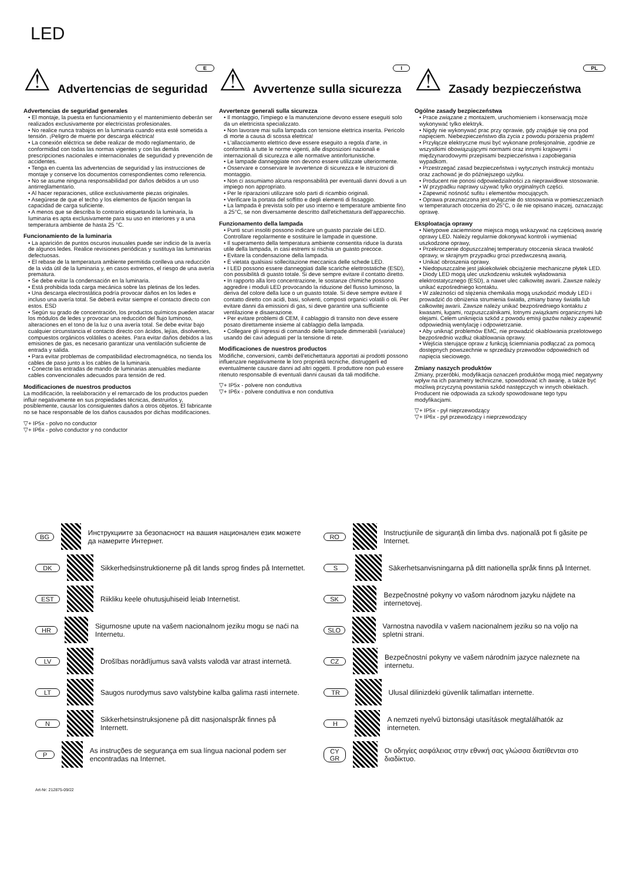LED
⚠ Advertencias de seguridad
E
Advertencias de seguridad generales
• El montaje, la puesta en funcionamiento y el mantenimiento deberán ser realizados exclusivamente por electricistas profesionales.
• No realice nunca trabajos en la luminaria cuando esta esté sometida a tensión. ¡Peligro de muerte por descarga eléctrica!
• La conexión eléctrica se debe realizar de modo reglamentario, de conformidad con todas las normas vigentes y con las demás prescripciones nacionales e internacionales de seguridad y prevención de accidentes.
• Tenga en cuenta las advertencias de seguridad y las instrucciones de montaje y conserve los documentos correspondientes como referencia.
• No se asume ninguna responsabilidad por daños debidos a un uso antirreglamentario.
• Al hacer reparaciones, utilice exclusivamente piezas originales.
• Asegúrese de que el techo y los elementos de fijación tengan la capacidad de carga suficiente.
• A menos que se describa lo contrario etiquetando la luminaria, la luminaria es apta exclusivamente para su uso en interiores y a una temperatura ambiente de hasta 25 °C.
Funcionamiento de la luminaria
• La aparición de puntos oscuros inusuales puede ser indicio de la avería de algunos ledes. Realice revisiones periódicas y sustituya las luminarias defectuosas.
• El rebase de la temperatura ambiente permitida conlleva una reducción de la vida útil de la luminaria y, en casos extremos, el riesgo de una avería prematura.
• Se debe evitar la condensación en la luminaria.
• Está prohibida toda carga mecánica sobre las pletinas de los ledes.
• Una descarga electrostática podría provocar daños en los ledes e incluso una avería total. Se deberá evitar siempre el contacto directo con estos. ESD
• Según su grado de concentración, los productos químicos pueden atacar los módulos de ledes y provocar una reducción del flujo luminoso, alteraciones en el tono de la luz o una avería total. Se debe evitar bajo cualquier circunstancia el contacto directo con ácidos, lejías, disolventes, compuestos orgánicos volátiles o aceites. Para evitar daños debidos a las emisiones de gas, es necesario garantizar una ventilación suficiente de entrada y salida.
• Para evitar problemas de compatibilidad electromagnética, no tienda los cables de paso junto a los cables de la luminaria.
• Conecte las entradas de mando de luminarias atenuables mediante cables convencionales adecuados para tensión de red.
Modificaciones de nuestros productos
La modificación, la reelaboración y el remarcado de los productos pueden influir negativamente en sus propiedades técnicas, destruirlos y, posiblemente, causar los consiguientes daños a otros objetos. El fabricante no se hace responsable de los daños causados por dichas modificaciones.
▽+ IP5x - polvo no conductor
▽+ IP6x - polvo conductor y no conductor
⚠ Avvertenze sulla sicurezza
I
Avvertenze generali sulla sicurezza
• Il montaggio, l'impiego e la manutenzione devono essere eseguiti solo da un elettricista specializzato.
• Non lavorare mai sulla lampada con tensione elettrica inserita. Pericolo di morte a causa di scossa elettrica!
• L'allacciamento elettrico deve essere eseguito a regola d'arte, in conformità a tutte le norme vigenti, alle disposizioni nazionali e internazionali di sicurezza e alle normative antinfortunistiche.
• Le lampade danneggiate non devono essere utilizzate ulteriormente.
• Osservare e conservare le avvertenze di sicurezza e le istruzioni di montaggio.
• Non ci assumiamo alcuna responsabilità per eventuali danni dovuti a un impiego non appropriato.
• Per le riparazioni utilizzare solo parti di ricambio originali.
• Verificare la portata del soffitto e degli elementi di fissaggio.
• La lampada è prevista solo per uso interno e temperature ambiente fino a 25°C, se non diversamente descritto dall'etichettatura dell'apparecchio.
Funzionamento della lampada
• Punti scuri insoliti possono indicare un guasto parziale dei LED. Controllare regolarmente e sostituire le lampade in questione.
• Il superamento della temperatura ambiente consentita riduce la durata utile della lampada, in casi estremi si rischia un guasto precoce.
• Evitare la condensazione della lampada.
• È vietata qualsiasi sollecitazione meccanica delle schede LED.
• I LED possono essere danneggiati dalle scariche elettrostatiche (ESD), con possibilità di guasto totale. Si deve sempre evitare il contatto diretto.
• In rapporto alla loro concentrazione, le sostanze chimiche possono aggredire i moduli LED provocando la riduzione del flusso luminoso, la deriva del colore della luce o un guasto totale. Si deve sempre evitare il contatto diretto con acidi, basi, solventi, composti organici volatili o oli. Per evitare danni da emissioni di gas, si deve garantire una sufficiente ventilazione e disaerazione.
• Per evitare problemi di CEM, il cablaggio di transito non deve essere posato direttamente insieme al cablaggio della lampada.
• Collegare gli ingressi di comando delle lampade dimmerabili (varialuce) usando dei cavi adeguati per la tensione di rete.
Modificaciones de nuestros productos
Modifiche, conversioni, cambi dell'etichettatura apportati ai prodotti possono influenzare negativamente le loro proprietà tecniche, distruggerli ed eventualmente causare danni ad altri oggetti. Il produttore non può essere ritenuto responsabile di eventuali danni causati da tali modifiche.
▽+ IP5x - polvere non conduttiva
▽+ IP6x - polvere conduttiva e non conduttiva
⚠ Zasady bezpieczeństwa
PL
Ogólne zasady bezpieczeństwa
• Prace związane z montażem, uruchomieniem i konserwacją może wykonywać tylko elektryk.
• Nigdy nie wykonywać prac przy oprawie, gdy znajduje się ona pod napięciem. Niebezpieczeństwo dla życia z powodu porażenia prądem!
• Przyłącze elektryczne musi być wykonane profesjonalnie, zgodnie ze wszystkimi obowiązującymi normami oraz innymi krajowymi i międzynarodowymi przepisami bezpieczeństwa i zapobiegania wypadkom.
• Przestrzegać zasad bezpieczeństwa i wytycznych instrukcji montażu oraz zachować je do późniejszego użytku.
• Producent nie ponosi odpowiedzialności za nieprawidłowe stosowanie.
• W przypadku naprawy używać tylko oryginalnych części.
• Zapewnić nośność sufitu i elementów mocujących.
• Oprawa przeznaczona jest wyłącznie do stosowania w pomieszczeniach w temperaturach otoczenia do 25°C, o ile nie opisano inaczej, oznaczając oprawę.
Eksploatacja oprawy
• Nietypowe zaciemnione miejsca mogą wskazywać na częściową awarię oprawy LED. Należy regularnie dokonywać kontroli i wymieniać uszkodzone oprawy,
• Przekroczenie dopuszczalnej temperatury otoczenia skraca trwałość oprawy, w skrajnym przypadku grozi przedwczesną awarią.
• Unikać obroszenia oprawy.
• Niedopuszczalne jest jakiekolwiek obciążenie mechaniczne płytek LED.
• Diody LED mogą ulec uszkodzeniu wskutek wyładowania elektrostatycznego (ESD), a nawet ulec całkowitej awarii. Zawsze należy unikać ezpośredniego kontaktu.
• W zależności od stężenia chemikalia mogą uszkodzić moduły LED i prowadzić do obniżenia strumienia światła, zmiany barwy światła lub całkowitej awarii. Zawsze należy unikać bezpośredniego kontaktu z kwasami, ługami, rozpuszczalnikami, lotnymi związkami organicznymi lub olejami. Celem uniknięcia szkód z powodu emisji gazów należy zapewnić odpowiednią wentylację i odpowietrzanie.
• Aby uniknąć problemów EMC, nie prowadzić okablowania przelotowego bezpośrednio wzdłuż okablowania oprawy.
• Wejścia sterujące opraw z funkcją ściemniania podłączać za pomocą dostępnych powszechnie w sprzedaży przewodów odpowiednich od napięcia sieciowego.
Zmiany naszych produktów
Zmiany, przeróbki, modyfikacja oznaczeń produktów mogą mieć negatywny wpływ na ich parametry techniczne, spowodować ich awarię, a także być możliwą przyczyną powstania szkód następczych w innych obiektach. Producent nie odpowiada za szkody spowodowane tego typu modyfikacjami.
▽+ IP5x - pył nieprzewodzący
▽+ IP6x - pył przewodzący i nieprzewodzący
BG Инструкциите за безопасност на вашия национален език можете да намерите Интернет.
DK Sikkerhedsinstruktionerne på dit lands sprog findes på Internettet.
EST Riikliku keele ohutusjuhiseid leiab Internetist.
HR Sigurnosne upute na vašem nacionalnom jeziku mogu se naći na Internetu.
LV Drošības norādījumus savā valsts valodā var atrast internetā.
LT Saugos nurodymus savo valstybine kalba galima rasti internete.
N Sikkerhetsinstruksjonene på ditt nasjonalspråk finnes på Internett.
P As instruções de segurança em sua língua nacional podem ser encontradas na Internet.
RO Instrucțiunile de siguranță din limba dvs. națională pot fi găsite pe Internet.
S Säkerhetsanvisningarna på ditt nationella språk finns på Internet.
SK Bezpečnostné pokyny vo vašom národnom jazyku nájdete na internetovej.
SLO Varnostna navodila v vašem nacionalnem jeziku so na voljo na spletni strani.
CZ Bezpečnostní pokyny ve vašem národním jazyce naleznete na internetu.
TR Ulusal dilinizdeki güvenlik talimatları internette.
H A nemzeti nyelvű biztonsági utasítások megtalálhatók az interneten.
CY
GR Οι οδηγίες ασφάλειας στην εθνική σας γλώσσα διατίθενται στο διαδίκτυο.
Art-Nr: 212875-09/22